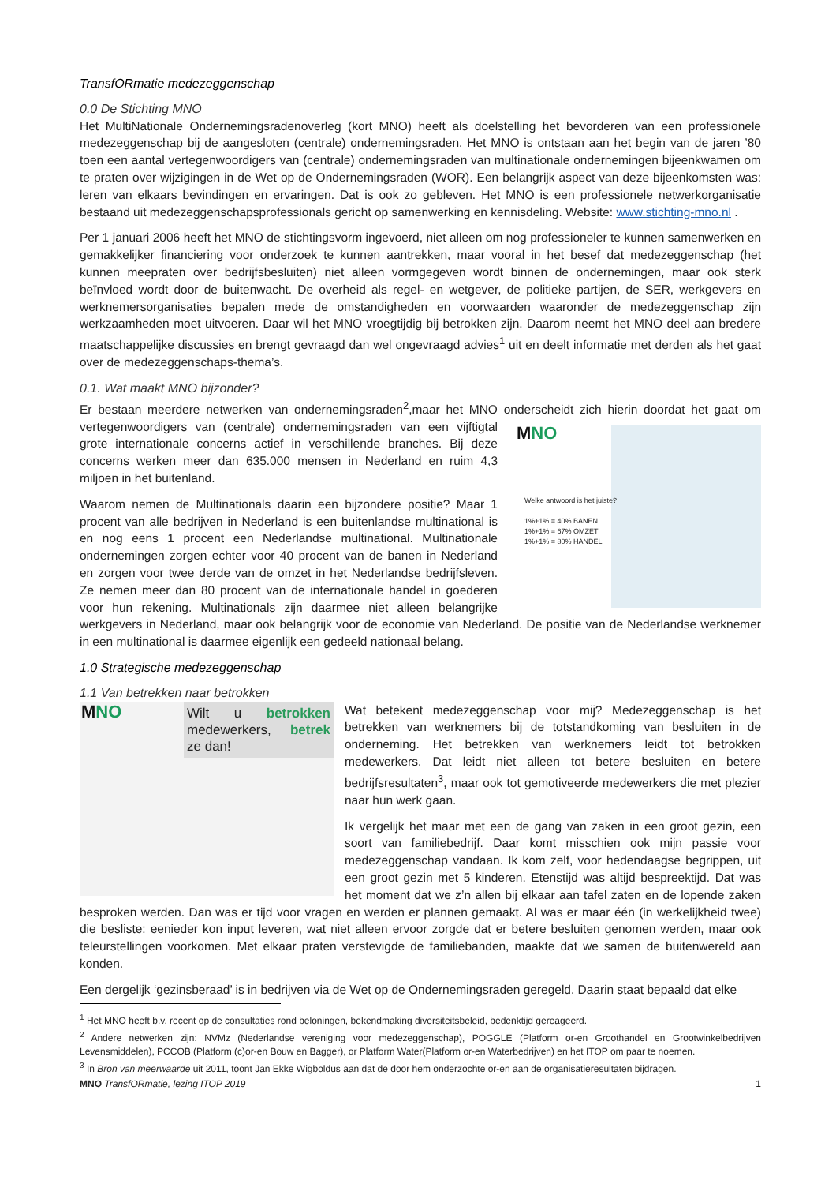TransfORmatie medezeggenschap
0.0 De Stichting MNO
Het MultiNationale Ondernemingsradenoverleg (kort MNO) heeft als doelstelling het bevorderen van een professionele medezeggenschap bij de aangesloten (centrale) ondernemingsraden. Het MNO is ontstaan aan het begin van de jaren ’80 toen een aantal vertegenwoordigers van (centrale) ondernemingsraden van multinationale ondernemingen bijeenkwamen om te praten over wijzigingen in de Wet op de Ondernemingsraden (WOR). Een belangrijk aspect van deze bijeenkomsten was: leren van elkaars bevindingen en ervaringen. Dat is ook zo gebleven. Het MNO is een professionele netwerkorganisatie bestaand uit medezeggenschapsprofessionals gericht op samenwerking en kennisdeling. Website: www.stichting-mno.nl .
Per 1 januari 2006 heeft het MNO de stichtingsvorm ingevoerd, niet alleen om nog professioneler te kunnen samenwerken en gemakkelijker financiering voor onderzoek te kunnen aantrekken, maar vooral in het besef dat medezeggenschap (het kunnen meepraten over bedrijfsbesluiten) niet alleen vormgegeven wordt binnen de ondernemingen, maar ook sterk beïnvloed wordt door de buitenwacht. De overheid als regel- en wetgever, de politieke partijen, de SER, werkgevers en werknemersorganisaties bepalen mede de omstandigheden en voorwaarden waaronder de medezeggenschap zijn werkzaamheden moet uitvoeren. Daar wil het MNO vroegtijdig bij betrokken zijn. Daarom neemt het MNO deel aan bredere maatschappelijke discussies en brengt gevraagd dan wel ongevraagd advies<sup>1</sup> uit en deelt informatie met derden als het gaat over de medezeggenschaps-thema’s.
0.1. Wat maakt MNO bijzonder?
Er bestaan meerdere netwerken van ondernemingsraden<sup>2</sup>,maar het MNO onderscheidt zich hierin doordat het gaat om MNO
Welke antwoord is het juiste?
1%+1% = 40% BANEN
1%+1% = 67% OMZET
1%+1% = 80% HANDEL vertegenwoordigers van (centrale) ondernemingsraden van een vijftigtal grote internationale concerns actief in verschillende branches. Bij deze concerns werken meer dan 635.000 mensen in Nederland en ruim 4,3 miljoen in het buitenland.
Waarom nemen de Multinationals daarin een bijzondere positie? Maar 1 procent van alle bedrijven in Nederland is een buitenlandse multinational is en nog eens 1 procent een Nederlandse multinational. Multinationale ondernemingen zorgen echter voor 40 procent van de banen in Nederland en zorgen voor twee derde van de omzet in het Nederlandse bedrijfsleven. Ze nemen meer dan 80 procent van de internationale handel in goederen voor hun rekening. Multinationals zijn daarmee niet alleen belangrijke werkgevers in Nederland, maar ook belangrijk voor de economie van Nederland. De positie van de Nederlandse werknemer in een multinational is daarmee eigenlijk een gedeeld nationaal belang.
1.0 Strategische medezeggenschap
1.1 Van betrekken naar betrokken
MNO Wilt u betrokken medewerkers, betrek ze dan! Wat betekent medezeggenschap voor mij? Medezeggenschap is het betrekken van werknemers bij de totstandkoming van besluiten in de onderneming. Het betrekken van werknemers leidt tot betrokken medewerkers. Dat leidt niet alleen tot betere besluiten en betere bedrijfsresultaten<sup>3</sup>, maar ook tot gemotiveerde medewerkers die met plezier naar hun werk gaan.
Ik vergelijk het maar met een de gang van zaken in een groot gezin, een soort van familiebedrijf. Daar komt misschien ook mijn passie voor medezeggenschap vandaan. Ik kom zelf, voor hedendaagse begrippen, uit een groot gezin met 5 kinderen. Etenstijd was altijd bespreektijd. Dat was het moment dat we z’n allen bij elkaar aan tafel zaten en de lopende zaken besproken werden. Dan was er tijd voor vragen en werden er plannen gemaakt. Al was er maar één (in werkelijkheid twee) die besliste: eenieder kon input leveren, wat niet alleen ervoor zorgde dat er betere besluiten genomen werden, maar ook teleurstellingen voorkomen. Met elkaar praten verstevigde de familiebanden, maakte dat we samen de buitenwereld aan konden.
Een dergelijk ‘gezinsberaad’ is in bedrijven via de Wet op de Ondernemingsraden geregeld. Daarin staat bepaald dat elke
<sup>1</sup> Het MNO heeft b.v. recent op de consultaties rond beloningen, bekendmaking diversiteitsbeleid, bedenktijd gereageerd.
<sup>2</sup> Andere netwerken zijn: NVMz (Nederlandse vereniging voor medezeggenschap), POGGLE (Platform or-en Groothandel en Grootwinkelbedrijven Levensmiddelen), PCCOB (Platform (c)or-en Bouw en Bagger), or Platform Water(Platform or-en Waterbedrijven) en het ITOP om paar te noemen.
<sup>3</sup> In Bron van meerwaarde uit 2011, toont Jan Ekke Wigboldus aan dat de door hem onderzochte or-en aan de organisatieresultaten bijdragen.
MNO TransfORmatie, lezing ITOP 2019 1